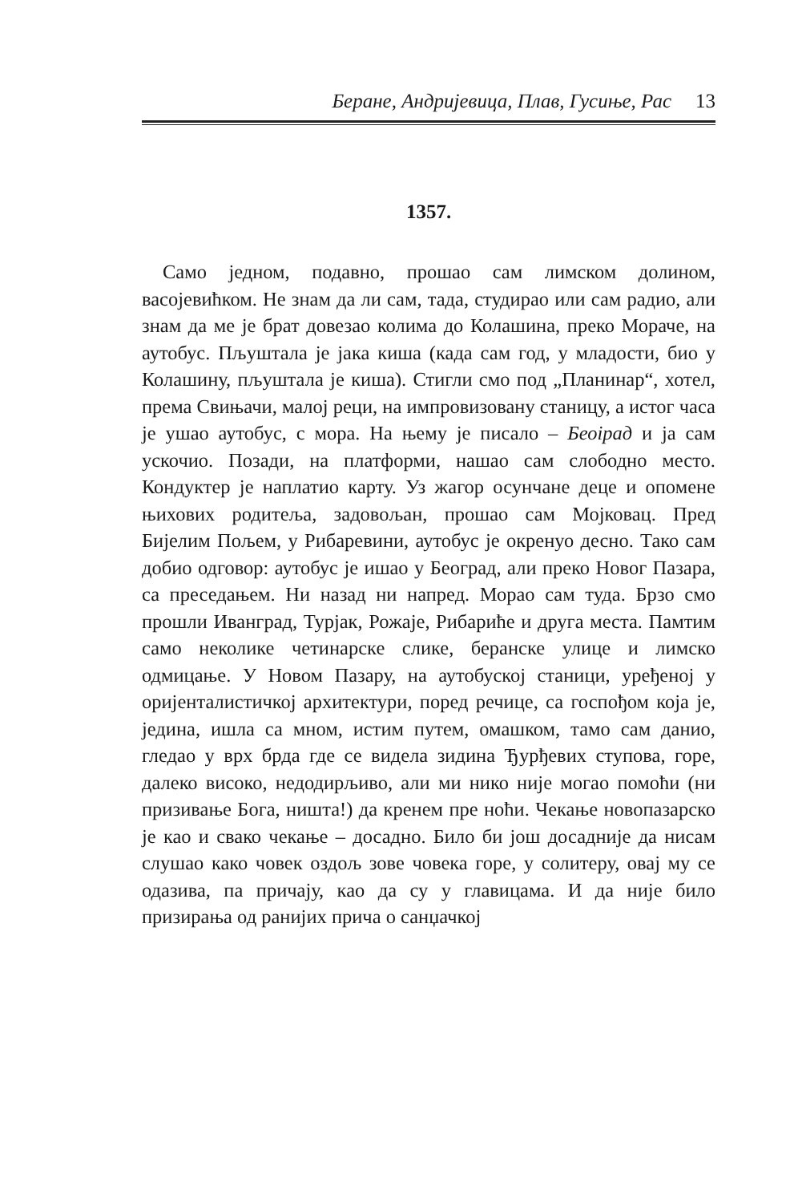Беране, Андријевица, Плав, Гусиње, Рас 13
1357.
Само једном, подавно, прошао сам лимском долином, васојевићком. Не знам да ли сам, тада, студирао или сам радио, али знам да ме је брат довезао колима до Колашина, преко Мораче, на аутобус. Пљуштала је јака киша (када сам год, у младости, био у Колашину, пљуштала је киша). Стигли смо под „Планинар“, хотел, према Свињачи, малој реци, на импровизовану станицу, а истог часа је ушао аутобус, с мора. На њему је писало – Беоірад и ја сам ускочио. Позади, на платформи, нашао сам слободно место. Кондуктер је наплатио карту. Уз жагор осунчане деце и опомене њихових родитеља, задовољан, прошао сам Мојковац. Пред Бијелим Пољем, у Рибаревини, аутобус је окренуо десно. Тако сам добио одговор: аутобус је ишао у Београд, али преко Новог Пазара, са преседањем. Ни назад ни напред. Морао сам туда. Брзо смо прошли Ивангpад, Турјак, Рожаје, Рибариће и друга места. Памтим само неколике четинарске слике, беранске улице и лимско одмицање. У Новом Пазару, на аутобуској станици, уређеној у оријенталистичкој архитектури, поред речице, са госпођом која је, једина, ишла са мном, истим путем, омашком, тамо сам данио, гледао у врх брда где се видела зидина Ђурђевих ступова, горе, далеко високо, недодирљиво, али ми нико није могао помоћи (ни призивање Бога, ништа!) да кренем пре ноћи. Чекање новопазарско је као и свако чекање – досадно. Било би још досадније да нисам слушао како човек оздољ зове човека горе, у солитеру, овај му се одазива, па причају, као да су у главицама. И да није било призирања од ранијих прича о санџачкој